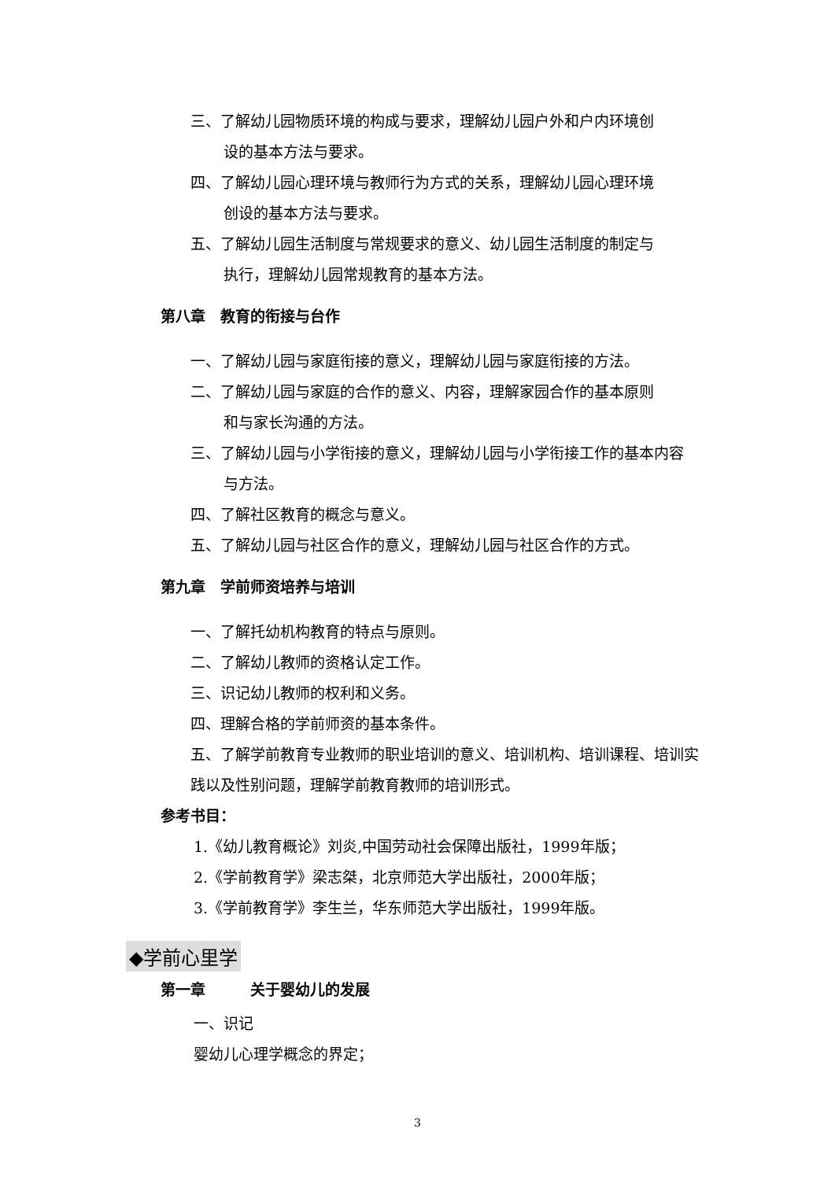三、了解幼儿园物质环境的构成与要求，理解幼儿园户外和户内环境创
设的基本方法与要求。
四、了解幼儿园心理环境与教师行为方式的关系，理解幼儿园心理环境
创设的基本方法与要求。
五、了解幼儿园生活制度与常规要求的意义、幼儿园生活制度的制定与
执行，理解幼儿园常规教育的基本方法。
第八章　教育的衔接与台作
一、了解幼儿园与家庭衔接的意义，理解幼儿园与家庭衔接的方法。
二、了解幼儿园与家庭的合作的意义、内容，理解家园合作的基本原则
和与家长沟通的方法。
三、了解幼儿园与小学衔接的意义，理解幼儿园与小学衔接工作的基本内容
与方法。
四、了解社区教育的概念与意义。
五、了解幼儿园与社区合作的意义，理解幼儿园与社区合作的方式。
第九章　学前师资培养与培训
一、了解托幼机构教育的特点与原则。
二、了解幼儿教师的资格认定工作。
三、识记幼儿教师的权利和义务。
四、理解合格的学前师资的基本条件。
五、了解学前教育专业教师的职业培训的意义、培训机构、培训课程、培训实践以及性别问题，理解学前教育教师的培训形式。
参考书目：
1.《幼儿教育概论》刘炎,中国劳动社会保障出版社，1999年版；
2.《学前教育学》梁志桀，北京师范大学出版社，2000年版；
3.《学前教育学》李生兰，华东师范大学出版社，1999年版。
◆学前心里学
第一章　　　关于婴幼儿的发展
一、识记
婴幼儿心理学概念的界定；
3